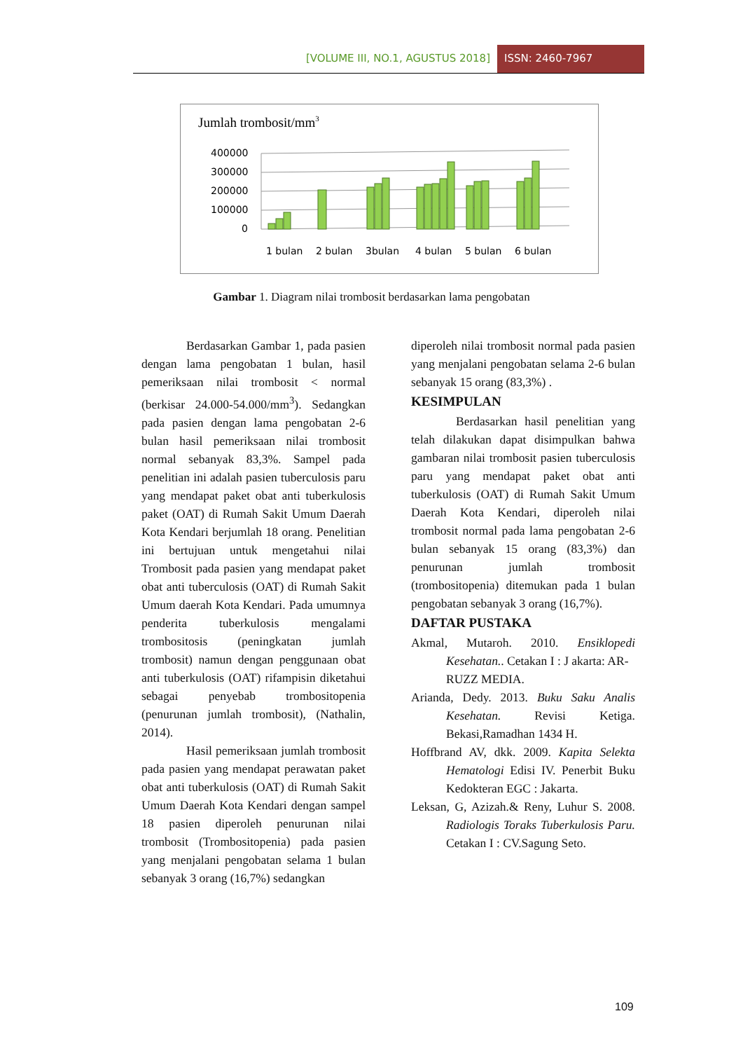[VOLUME III, NO.1, AGUSTUS 2018] ISSN: 2460-7967
Jumlah trombosit/mm3
400000
300000
200000
100000
0
1 bulan
2 bulan
3bulan
4 bulan
5 bulan
6 bulan
Gambar 1. Diagram nilai trombosit berdasarkan lama pengobatan
Berdasarkan Gambar 1, pada pasien dengan lama pengobatan 1 bulan, hasil pemeriksaan nilai trombosit < normal (berkisar 24.000-54.000/mm<sup>3</sup>). Sedangkan pada pasien dengan lama pengobatan 2-6 bulan hasil pemeriksaan nilai trombosit normal sebanyak 83,3%. Sampel pada penelitian ini adalah pasien tuberculosis paru yang mendapat paket obat anti tuberkulosis paket (OAT) di Rumah Sakit Umum Daerah Kota Kendari berjumlah 18 orang. Penelitian ini bertujuan untuk mengetahui nilai Trombosit pada pasien yang mendapat paket obat anti tuberculosis (OAT) di Rumah Sakit Umum daerah Kota Kendari. Pada umumnya penderita tuberkulosis mengalami trombositosis (peningkatan jumlah trombosit) namun dengan penggunaan obat anti tuberkulosis (OAT) rifampisin diketahui sebagai penyebab trombositopenia (penurunan jumlah trombosit), (Nathalin, 2014).
Hasil pemeriksaan jumlah trombosit pada pasien yang mendapat perawatan paket obat anti tuberkulosis (OAT) di Rumah Sakit Umum Daerah Kota Kendari dengan sampel 18 pasien diperoleh penurunan nilai trombosit (Trombositopenia) pada pasien yang menjalani pengobatan selama 1 bulan sebanyak 3 orang (16,7%) sedangkan
diperoleh nilai trombosit normal pada pasien yang menjalani pengobatan selama 2-6 bulan sebanyak 15 orang (83,3%) .
KESIMPULAN
Berdasarkan hasil penelitian yang telah dilakukan dapat disimpulkan bahwa gambaran nilai trombosit pasien tuberculosis paru yang mendapat paket obat anti tuberkulosis (OAT) di Rumah Sakit Umum Daerah Kota Kendari, diperoleh nilai trombosit normal pada lama pengobatan 2-6 bulan sebanyak 15 orang (83,3%) dan penurunan jumlah trombosit (trombositopenia) ditemukan pada 1 bulan pengobatan sebanyak 3 orang (16,7%).
DAFTAR PUSTAKA
Akmal, Mutaroh. 2010. Ensiklopedi Kesehatan.. Cetakan I : J akarta: AR-
RUZZ MEDIA.
Arianda, Dedy. 2013. Buku Saku Analis Kesehatan. Revisi Ketiga. Bekasi,Ramadhan 1434 H.
Hoffbrand AV, dkk. 2009. Kapita Selekta Hematologi Edisi IV. Penerbit Buku Kedokteran EGC : Jakarta.
Leksan, G, Azizah.& Reny, Luhur S. 2008. Radiologis Toraks Tuberkulosis Paru. Cetakan I : CV.Sagung Seto.
109